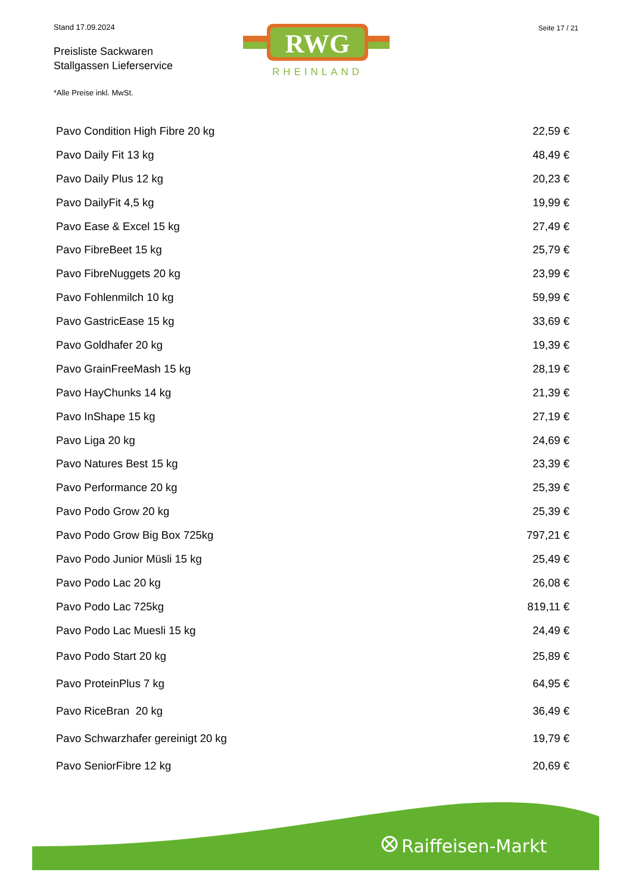Stand 17.09.2024 Seite 17 / 21
Preisliste Sackwaren
Stallgassen Lieferservice
RWG
RHEINLAND
*Alle Preise inkl. MwSt.
| Pavo Condition High Fibre 20 kg | 22,59 € |
| Pavo Daily Fit 13 kg | 48,49 € |
| Pavo Daily Plus 12 kg | 20,23 € |
| Pavo DailyFit 4,5 kg | 19,99 € |
| Pavo Ease & Excel 15 kg | 27,49 € |
| Pavo FibreBeet 15 kg | 25,79 € |
| Pavo FibreNuggets 20 kg | 23,99 € |
| Pavo Fohlenmilch 10 kg | 59,99 € |
| Pavo GastricEase 15 kg | 33,69 € |
| Pavo Goldhafer 20 kg | 19,39 € |
| Pavo GrainFreeMash 15 kg | 28,19 € |
| Pavo HayChunks 14 kg | 21,39 € |
| Pavo InShape 15 kg | 27,19 € |
| Pavo Liga 20 kg | 24,69 € |
| Pavo Natures Best 15 kg | 23,39 € |
| Pavo Performance 20 kg | 25,39 € |
| Pavo Podo Grow 20 kg | 25,39 € |
| Pavo Podo Grow Big Box 725kg | 797,21 € |
| Pavo Podo Junior Müsli 15 kg | 25,49 € |
| Pavo Podo Lac 20 kg | 26,08 € |
| Pavo Podo Lac 725kg | 819,11 € |
| Pavo Podo Lac Muesli 15 kg | 24,49 € |
| Pavo Podo Start 20 kg | 25,89 € |
| Pavo ProteinPlus 7 kg | 64,95 € |
| Pavo RiceBran 20 kg | 36,49 € |
| Pavo Schwarzhafer gereinigt 20 kg | 19,79 € |
| Pavo SeniorFibre 12 kg | 20,69 € |
Raiffeisen-Markt